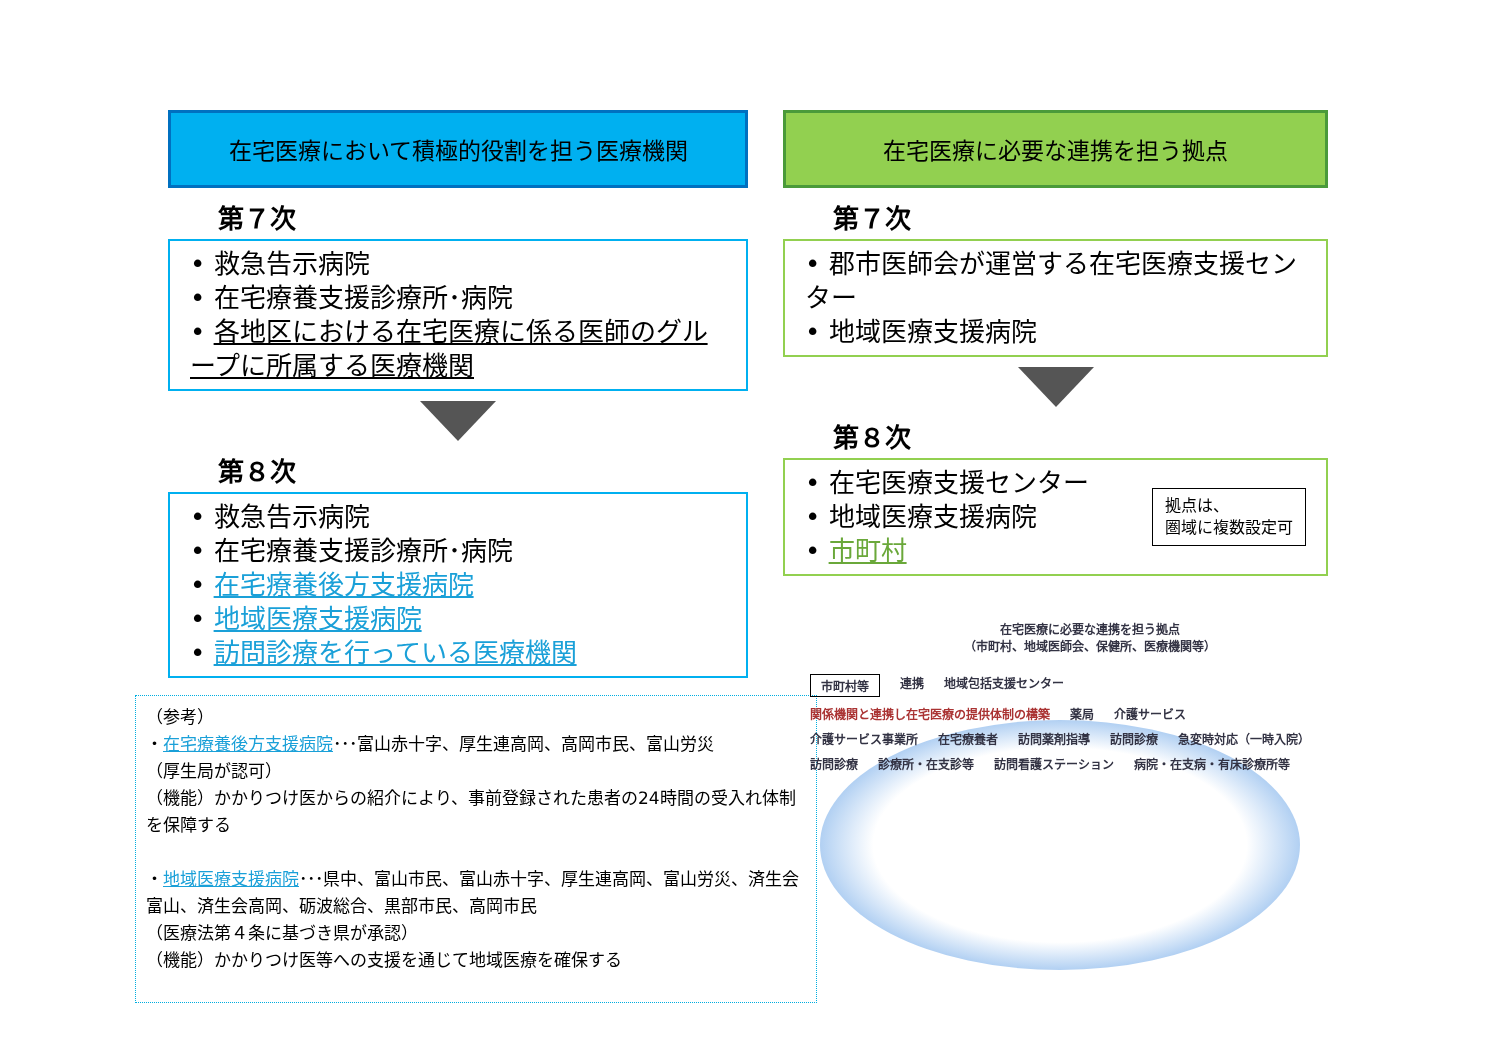在宅医療において積極的役割を担う医療機関
第７次
• 救急告示病院
• 在宅療養支援診療所･病院
• 各地区における在宅医療に係る医師のグループに所属する医療機関
第８次
• 救急告示病院
• 在宅療養支援診療所･病院
• 在宅療養後方支援病院
• 地域医療支援病院
• 訪問診療を行っている医療機関
在宅医療に必要な連携を担う拠点
第７次
• 郡市医師会が運営する在宅医療支援センター
• 地域医療支援病院
第８次
• 在宅医療支援センター
• 地域医療支援病院
• 市町村
拠点は、
圏域に複数設定可
（参考）
・在宅療養後方支援病院･･･富山赤十字、厚生連高岡、高岡市民、富山労災
（厚生局が認可）
（機能）かかりつけ医からの紹介により、事前登録された患者の24時間の受入れ体制を保障する
・地域医療支援病院･･･県中、富山市民、富山赤十字、厚生連高岡、富山労災、済生会富山、済生会高岡、砺波総合、黒部市民、高岡市民
（医療法第４条に基づき県が承認）
（機能）かかりつけ医等への支援を通じて地域医療を確保する
在宅医療に必要な連携を担う拠点
（市町村、地域医師会、保健所、医療機関等）
市町村等 連携 地域包括支援センター 関係機関と連携し在宅医療の提供体制の構築 薬局 介護サービス 介護サービス事業所 在宅療養者 訪問薬剤指導 訪問診療 急変時対応（一時入院） 訪問診療 診療所・在支診等 訪問看護ステーション 病院・在支病・有床診療所等